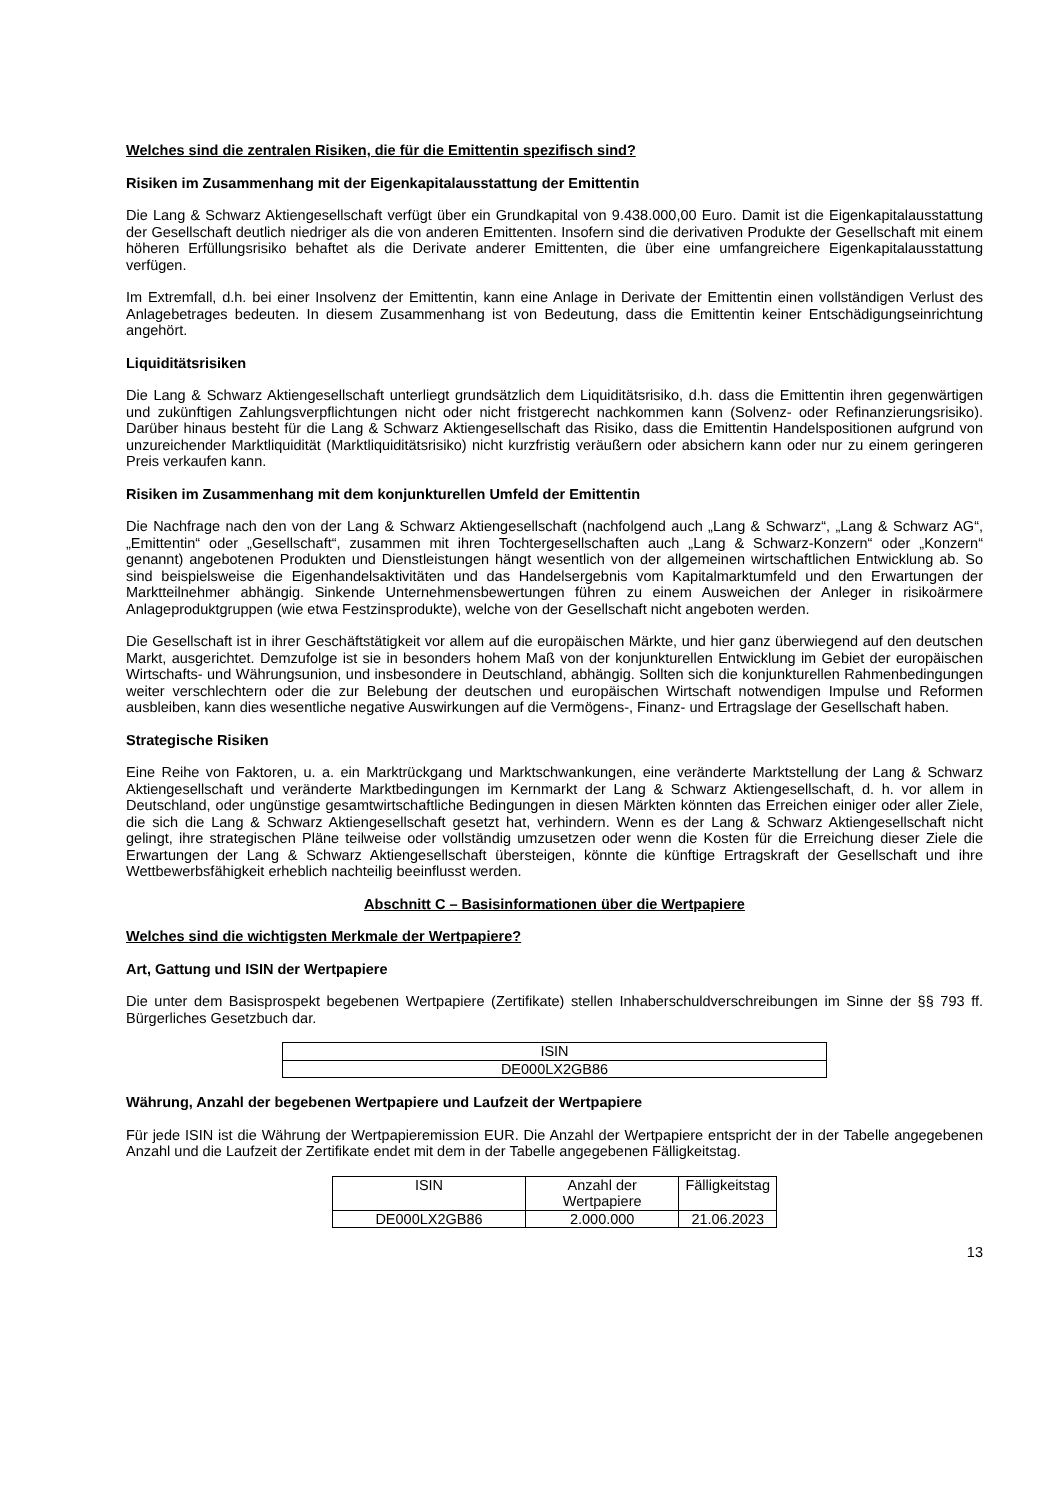Welches sind die zentralen Risiken, die für die Emittentin spezifisch sind?
Risiken im Zusammenhang mit der Eigenkapitalausstattung der Emittentin
Die Lang & Schwarz Aktiengesellschaft verfügt über ein Grundkapital von 9.438.000,00 Euro. Damit ist die Eigen­kapitalausstattung der Gesellschaft deutlich niedriger als die von anderen Emittenten. Insofern sind die derivativen Produkte der Gesellschaft mit einem höheren Erfüllungsrisiko behaftet als die Derivate anderer Emittenten, die über eine umfangreichere Eigenkapitalausstattung verfügen.
Im Extremfall, d.h. bei einer Insolvenz der Emittentin, kann eine Anlage in Derivate der Emittentin einen vollständigen Verlust des Anlagebetrages bedeuten. In diesem Zusammenhang ist von Bedeutung, dass die Emittentin keiner Entschädigungseinrichtung angehört.
Liquiditätsrisiken
Die Lang & Schwarz Aktiengesellschaft unterliegt grundsätzlich dem Liquiditätsrisiko, d.h. dass die Emittentin ihren gegenwärtigen und zukünftigen Zahlungsverpflichtungen nicht oder nicht fristgerecht nachkommen kann (Solvenz- oder Refinanzierungsrisiko). Darüber hinaus besteht für die Lang & Schwarz Aktiengesellschaft das Risiko, dass die Emittentin Handelspositionen aufgrund von unzureichender Marktliquidität (Marktliquiditätsrisiko) nicht kurzfristig veräußern oder absichern kann oder nur zu einem geringeren Preis verkaufen kann.
Risiken im Zusammenhang mit dem konjunkturellen Umfeld der Emittentin
Die Nachfrage nach den von der Lang & Schwarz Aktiengesellschaft (nachfolgend auch „Lang & Schwarz“, „Lang & Schwarz AG“, „Emittentin“ oder „Gesellschaft“, zusammen mit ihren Tochtergesellschaften auch „Lang & Schwarz-Konzern“ oder „Konzern“ genannt) angebotenen Produkten und Dienstleistungen hängt wesentlich von der allgemeinen wirtschaftlichen Entwicklung ab. So sind beispielsweise die Eigenhandelsaktivitäten und das Handelsergebnis vom Kapitalmarktumfeld und den Erwartungen der Marktteilnehmer abhängig. Sinkende Unternehmensbewertungen führen zu einem Ausweichen der Anleger in risikoärmere Anlageproduktgruppen (wie etwa Festzinsprodukte), welche von der Gesellschaft nicht angeboten werden.
Die Gesellschaft ist in ihrer Geschäftstätigkeit vor allem auf die europäischen Märkte, und hier ganz überwiegend auf den deutschen Markt, ausgerichtet. Demzufolge ist sie in besonders hohem Maß von der konjunkturellen Entwicklung im Gebiet der europäischen Wirtschafts- und Währungsunion, und insbesondere in Deutschland, abhängig. Sollten sich die konjunkturellen Rahmenbedingungen weiter verschlechtern oder die zur Belebung der deutschen und europäischen Wirtschaft notwendigen Impulse und Reformen ausbleiben, kann dies wesentliche negative Auswirkungen auf die Vermögens-, Finanz- und Ertragslage der Gesellschaft haben.
Strategische Risiken
Eine Reihe von Faktoren, u. a. ein Marktrückgang und Marktschwankungen, eine veränderte Marktstellung der Lang & Schwarz Aktiengesellschaft und veränderte Marktbedingungen im Kernmarkt der Lang & Schwarz Aktiengesellschaft, d. h. vor allem in Deutschland, oder ungünstige gesamtwirtschaftliche Bedingungen in diesen Märkten könnten das Erreichen einiger oder aller Ziele, die sich die Lang & Schwarz Aktiengesellschaft gesetzt hat, verhindern. Wenn es der Lang & Schwarz Aktiengesellschaft nicht gelingt, ihre strategischen Pläne teilweise oder vollständig umzusetzen oder wenn die Kosten für die Erreichung dieser Ziele die Erwartungen der Lang & Schwarz Aktiengesellschaft übersteigen, könnte die künftige Ertragskraft der Gesellschaft und ihre Wettbewerbsfähigkeit erheblich nachteilig beeinflusst werden.
Abschnitt C – Basisinformationen über die Wertpapiere
Welches sind die wichtigsten Merkmale der Wertpapiere?
Art, Gattung und ISIN der Wertpapiere
Die unter dem Basisprospekt begebenen Wertpapiere (Zertifikate) stellen Inhaberschuldverschreibungen im Sinne der §§ 793 ff. Bürgerliches Gesetzbuch dar.
| ISIN |
| DE000LX2GB86 |
Währung, Anzahl der begebenen Wertpapiere und Laufzeit der Wertpapiere
Für jede ISIN ist die Währung der Wertpapieremission EUR. Die Anzahl der Wertpapiere entspricht der in der Tabelle angegebenen Anzahl und die Laufzeit der Zertifikate endet mit dem in der Tabelle angegebenen Fälligkeitstag.
| ISIN | Anzahl der Wertpapiere | Fälligkeitstag |
| DE000LX2GB86 | 2.000.000 | 21.06.2023 |
13